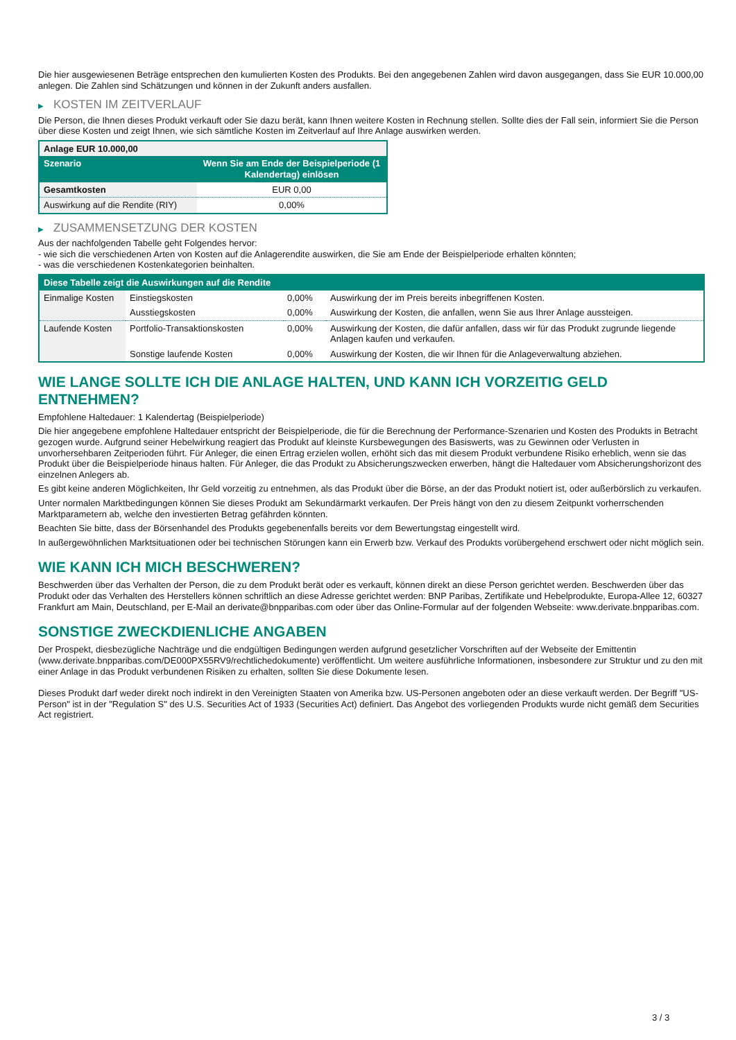Die hier ausgewiesenen Beträge entsprechen den kumulierten Kosten des Produkts. Bei den angegebenen Zahlen wird davon ausgegangen, dass Sie EUR 10.000,00 anlegen. Die Zahlen sind Schätzungen und können in der Zukunft anders ausfallen.
▶ KOSTEN IM ZEITVERLAUF
Die Person, die Ihnen dieses Produkt verkauft oder Sie dazu berät, kann Ihnen weitere Kosten in Rechnung stellen. Sollte dies der Fall sein, informiert Sie die Person über diese Kosten und zeigt Ihnen, wie sich sämtliche Kosten im Zeitverlauf auf Ihre Anlage auswirken werden.
| Anlage EUR 10.000,00 | |
| --- | --- |
| Szenario | Wenn Sie am Ende der Beispielperiode (1 Kalendertag) einlösen |
| Gesamtkosten | EUR 0,00 |
| Auswirkung auf die Rendite (RIY) | 0,00% |
▶ ZUSAMMENSETZUNG DER KOSTEN
Aus der nachfolgenden Tabelle geht Folgendes hervor:
- wie sich die verschiedenen Arten von Kosten auf die Anlagerendite auswirken, die Sie am Ende der Beispielperiode erhalten könnten;
- was die verschiedenen Kostenkategorien beinhalten.
| Diese Tabelle zeigt die Auswirkungen auf die Rendite | | | |
| --- | --- | --- | --- |
| Einmalige Kosten | Einstiegskosten | 0,00% | Auswirkung der im Preis bereits inbegriffenen Kosten. |
| | Ausstiegskosten | 0,00% | Auswirkung der Kosten, die anfallen, wenn Sie aus Ihrer Anlage aussteigen. |
| Laufende Kosten | Portfolio-Transaktionskosten | 0,00% | Auswirkung der Kosten, die dafür anfallen, dass wir für das Produkt zugrunde liegende Anlagen kaufen und verkaufen. |
| | Sonstige laufende Kosten | 0,00% | Auswirkung der Kosten, die wir Ihnen für die Anlageverwaltung abziehen. |
WIE LANGE SOLLTE ICH DIE ANLAGE HALTEN, UND KANN ICH VORZEITIG GELD ENTNEHMEN?
Empfohlene Haltedauer: 1 Kalendertag (Beispielperiode)
Die hier angegebene empfohlene Haltedauer entspricht der Beispielperiode, die für die Berechnung der Performance-Szenarien und Kosten des Produkts in Betracht gezogen wurde. Aufgrund seiner Hebelwirkung reagiert das Produkt auf kleinste Kursbewegungen des Basiswerts, was zu Gewinnen oder Verlusten in unvorhersehbaren Zeitperioden führt. Für Anleger, die einen Ertrag erzielen wollen, erhöht sich das mit diesem Produkt verbundene Risiko erheblich, wenn sie das Produkt über die Beispielperiode hinaus halten. Für Anleger, die das Produkt zu Absicherungszwecken erwerben, hängt die Haltedauer vom Absicherungshorizont des einzelnen Anlegers ab.
Es gibt keine anderen Möglichkeiten, Ihr Geld vorzeitig zu entnehmen, als das Produkt über die Börse, an der das Produkt notiert ist, oder außerbörslich zu verkaufen.
Unter normalen Marktbedingungen können Sie dieses Produkt am Sekundärmarkt verkaufen. Der Preis hängt von den zu diesem Zeitpunkt vorherrschenden Marktparametern ab, welche den investierten Betrag gefährden könnten.
Beachten Sie bitte, dass der Börsenhandel des Produkts gegebenenfalls bereits vor dem Bewertungstag eingestellt wird.
In außergewöhnlichen Marktsituationen oder bei technischen Störungen kann ein Erwerb bzw. Verkauf des Produkts vorübergehend erschwert oder nicht möglich sein.
WIE KANN ICH MICH BESCHWEREN?
Beschwerden über das Verhalten der Person, die zu dem Produkt berät oder es verkauft, können direkt an diese Person gerichtet werden. Beschwerden über das Produkt oder das Verhalten des Herstellers können schriftlich an diese Adresse gerichtet werden: BNP Paribas, Zertifikate und Hebelprodukte, Europa-Allee 12, 60327 Frankfurt am Main, Deutschland, per E-Mail an derivate@bnpparibas.com oder über das Online-Formular auf der folgenden Webseite: www.derivate.bnpparibas.com.
SONSTIGE ZWECKDIENLICHE ANGABEN
Der Prospekt, diesbezügliche Nachträge und die endgültigen Bedingungen werden aufgrund gesetzlicher Vorschriften auf der Webseite der Emittentin (www.derivate.bnpparibas.com/DE000PX55RV9/rechtlichedokumente) veröffentlicht. Um weitere ausführliche Informationen, insbesondere zur Struktur und zu den mit einer Anlage in das Produkt verbundenen Risiken zu erhalten, sollten Sie diese Dokumente lesen.
Dieses Produkt darf weder direkt noch indirekt in den Vereinigten Staaten von Amerika bzw. US-Personen angeboten oder an diese verkauft werden. Der Begriff "US-Person" ist in der "Regulation S" des U.S. Securities Act of 1933 (Securities Act) definiert. Das Angebot des vorliegenden Produkts wurde nicht gemäß dem Securities Act registriert.
3 / 3